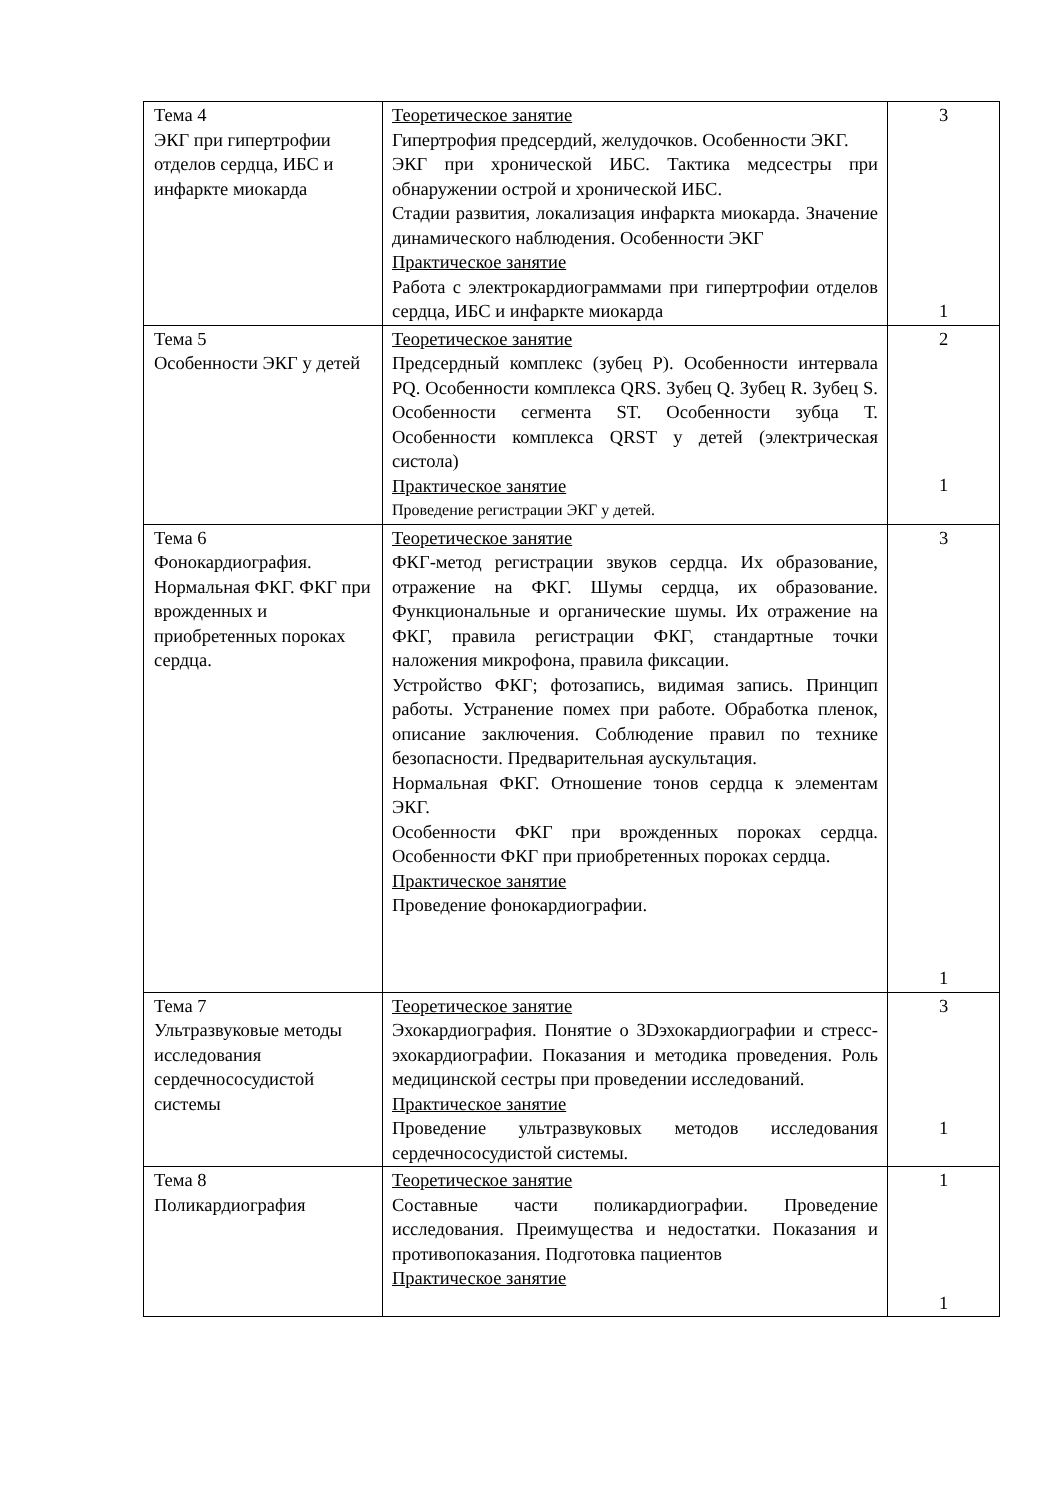| Тема 4 ЭКГ при гипертрофии отделов сердца, ИБС и инфаркте миокарда | Теоретическое занятие Гипертрофия предсердий, желудочков. Особенности ЭКГ. ЭКГ при хронической ИБС. Тактика медсестры при обнаружении острой и хронической ИБС. Стадии развития, локализация инфаркта миокарда. Значение динамического наблюдения. Особенности ЭКГ Практическое занятие Работа с электрокардиограммами при гипертрофии отделов сердца, ИБС и инфаркте миокарда | 3 1 |
| Тема 5 Особенности ЭКГ у детей | Теоретическое занятие Предсердный комплекс (зубец Р). Особенности интервала PQ. Особенности комплекса QRS. Зубец Q. Зубец R. Зубец S. Особенности сегмента ST. Особенности зубца Т. Особенности комплекса QRST у детей (электрическая систола) Практическое занятие Проведение регистрации ЭКГ у детей. | 2 1 |
| Тема 6 Фонокардиография. Нормальная ФКГ. ФКГ при врожденных и приобретенных пороках сердца. | Теоретическое занятие ФКГ-метод регистрации звуков сердца. Их образование, отражение на ФКГ. Шумы сердца, их образование. Функциональные и органические шумы. Их отражение на ФКГ, правила регистрации ФКГ, стандартные точки наложения микрофона, правила фиксации. Устройство ФКГ; фотозапись, видимая запись. Принцип работы. Устранение помех при работе. Обработка пленок, описание заключения. Соблюдение правил по технике безопасности. Предварительная аускультация. Нормальная ФКГ. Отношение тонов сердца к элементам ЭКГ. Особенности ФКГ при врожденных пороках сердца. Особенности ФКГ при приобретенных пороках сердца. Практическое занятие Проведение фонокардиографии. | 3 1 |
| Тема 7 Ультразвуковые методы исследования сердечнососудистой системы | Теоретическое занятие Эхокардиография. Понятие о 3Dэхокардиографии и стресс-эхокардиографии. Показания и методика проведения. Роль медицинской сестры при проведении исследований. Практическое занятие Проведение ультразвуковых методов исследования сердечнососудистой системы. | 3 1 |
| Тема 8 Поликардиография | Теоретическое занятие Составные части поликардиографии. Проведение исследования. Преимущества и недостатки. Показания и противопоказания. Подготовка пациентов Практическое занятие | 1 1 |